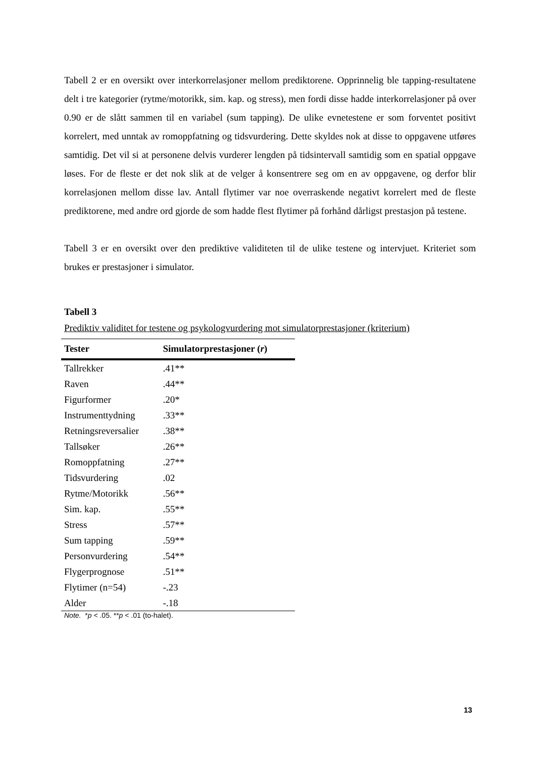Tabell 2 er en oversikt over interkorrelasjoner mellom prediktorene. Opprinnelig ble tapping-resultatene delt i tre kategorier (rytme/motorikk, sim. kap. og stress), men fordi disse hadde interkorrelasjoner på over 0.90 er de slått sammen til en variabel (sum tapping). De ulike evnetestene er som forventet positivt korrelert, med unntak av romoppfatning og tidsvurdering. Dette skyldes nok at disse to oppgavene utføres samtidig. Det vil si at personene delvis vurderer lengden på tidsintervall samtidig som en spatial oppgave løses. For de fleste er det nok slik at de velger å konsentrere seg om en av oppgavene, og derfor blir korrelasjonen mellom disse lav. Antall flytimer var noe overraskende negativt korrelert med de fleste prediktorene, med andre ord gjorde de som hadde flest flytimer på forhånd dårligst prestasjon på testene.
Tabell 3 er en oversikt over den prediktive validiteten til de ulike testene og intervjuet. Kriteriet som brukes er prestasjoner i simulator.
Tabell 3
Prediktiv validitet for testene og psykologvurdering mot simulatorprestasjoner (kriterium)
| Tester | Simulatorprestasjoner ( r ) |
| --- | --- |
| Tallrekker | .41** |
| Raven | .44** |
| Figurformer | .20* |
| Instrumenttydning | .33** |
| Retningsreversalier | .38** |
| Tallsøker | .26** |
| Romoppfatning | .27** |
| Tidsvurdering | .02 |
| Rytme/Motorikk | .56** |
| Sim. kap. | .55** |
| Stress | .57** |
| Sum tapping | .59** |
| Personvurdering | .54** |
| Flygerprognose | .51** |
| Flytimer (n=54) | -.23 |
| Alder | -.18 |
Note. *p < .05. **p < .01 (to-halet).
13